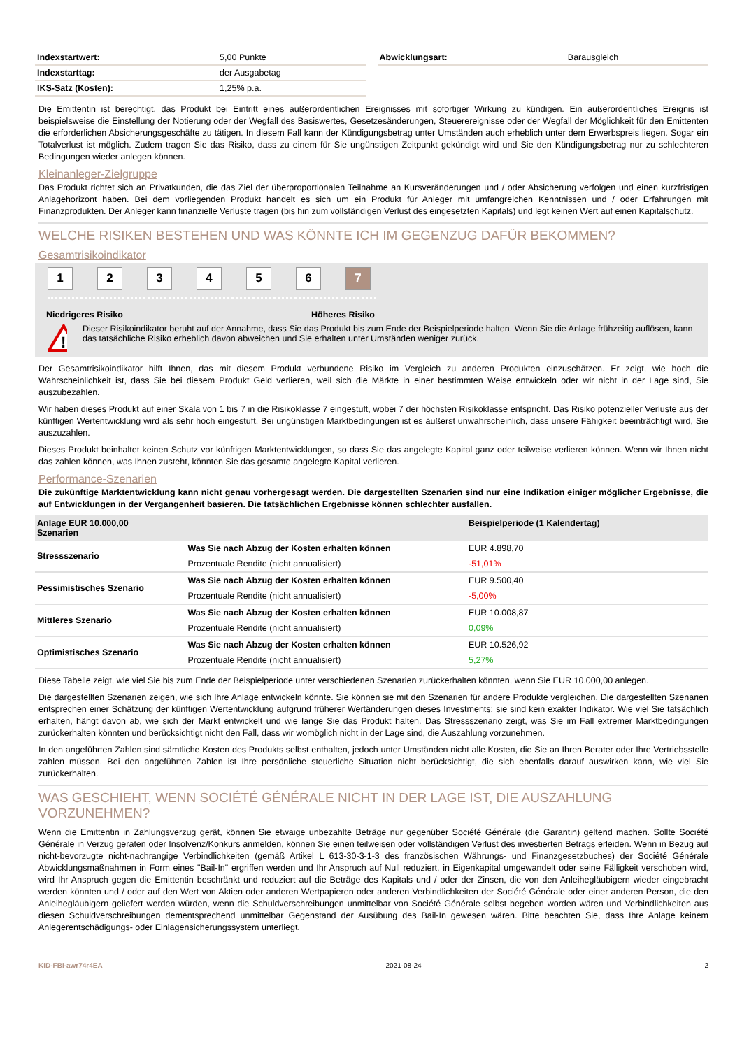| Indexstartwert: | 5,00 Punkte |
| Indexstarttag: | der Ausgabetag |
| IKS-Satz (Kosten): | 1,25% p.a. |
| Abwicklungsart: | Barausgleich |
Die Emittentin ist berechtigt, das Produkt bei Eintritt eines außerordentlichen Ereignisses mit sofortiger Wirkung zu kündigen. Ein außerordentliches Ereignis ist beispielsweise die Einstellung der Notierung oder der Wegfall des Basiswertes, Gesetzesänderungen, Steuerereignisse oder der Wegfall der Möglichkeit für den Emittenten die erforderlichen Absicherungsgeschäfte zu tätigen. In diesem Fall kann der Kündigungsbetrag unter Umständen auch erheblich unter dem Erwerbspreis liegen. Sogar ein Totalverlust ist möglich. Zudem tragen Sie das Risiko, dass zu einem für Sie ungünstigen Zeitpunkt gekündigt wird und Sie den Kündigungsbetrag nur zu schlechteren Bedingungen wieder anlegen können.
Kleinanleger-Zielgruppe
Das Produkt richtet sich an Privatkunden, die das Ziel der überproportionalen Teilnahme an Kursveränderungen und / oder Absicherung verfolgen und einen kurzfristigen Anlagehorizont haben. Bei dem vorliegenden Produkt handelt es sich um ein Produkt für Anleger mit umfangreichen Kenntnissen und / oder Erfahrungen mit Finanzprodukten. Der Anleger kann finanzielle Verluste tragen (bis hin zum vollständigen Verlust des eingesetzten Kapitals) und legt keinen Wert auf einen Kapitalschutz.
WELCHE RISIKEN BESTEHEN UND WAS KÖNNTE ICH IM GEGENZUG DAFÜR BEKOMMEN?
Gesamtrisikoindikator
1234567
Niedrigeres Risiko Höheres Risiko
!
Dieser Risikoindikator beruht auf der Annahme, dass Sie das Produkt bis zum Ende der Beispielperiode halten. Wenn Sie die Anlage frühzeitig auflösen, kann das tatsächliche Risiko erheblich davon abweichen und Sie erhalten unter Umständen weniger zurück.
Der Gesamtrisikoindikator hilft Ihnen, das mit diesem Produkt verbundene Risiko im Vergleich zu anderen Produkten einzuschätzen. Er zeigt, wie hoch die Wahrscheinlichkeit ist, dass Sie bei diesem Produkt Geld verlieren, weil sich die Märkte in einer bestimmten Weise entwickeln oder wir nicht in der Lage sind, Sie auszubezahlen.
Wir haben dieses Produkt auf einer Skala von 1 bis 7 in die Risikoklasse 7 eingestuft, wobei 7 der höchsten Risikoklasse entspricht. Das Risiko potenzieller Verluste aus der künftigen Wertentwicklung wird als sehr hoch eingestuft. Bei ungünstigen Marktbedingungen ist es äußerst unwahrscheinlich, dass unsere Fähigkeit beeinträchtigt wird, Sie auszuzahlen.
Dieses Produkt beinhaltet keinen Schutz vor künftigen Marktentwicklungen, so dass Sie das angelegte Kapital ganz oder teilweise verlieren können. Wenn wir Ihnen nicht das zahlen können, was Ihnen zusteht, könnten Sie das gesamte angelegte Kapital verlieren.
Performance-Szenarien
Die zukünftige Marktentwicklung kann nicht genau vorhergesagt werden. Die dargestellten Szenarien sind nur eine Indikation einiger möglicher Ergebnisse, die auf Entwicklungen in der Vergangenheit basieren. Die tatsächlichen Ergebnisse können schlechter ausfallen.
| Anlage EUR 10.000,00 Szenarien | | Beispielperiode (1 Kalendertag) |
| --- | --- | --- |
| Stressszenario | Was Sie nach Abzug der Kosten erhalten können | EUR 4.898,70 |
| | Prozentuale Rendite (nicht annualisiert) | -51,01% |
| Pessimistisches Szenario | Was Sie nach Abzug der Kosten erhalten können | EUR 9.500,40 |
| | Prozentuale Rendite (nicht annualisiert) | -5,00% |
| Mittleres Szenario | Was Sie nach Abzug der Kosten erhalten können | EUR 10.008,87 |
| | Prozentuale Rendite (nicht annualisiert) | 0,09% |
| Optimistisches Szenario | Was Sie nach Abzug der Kosten erhalten können | EUR 10.526,92 |
| | Prozentuale Rendite (nicht annualisiert) | 5,27% |
Diese Tabelle zeigt, wie viel Sie bis zum Ende der Beispielperiode unter verschiedenen Szenarien zurückerhalten könnten, wenn Sie EUR 10.000,00 anlegen.
Die dargestellten Szenarien zeigen, wie sich Ihre Anlage entwickeln könnte. Sie können sie mit den Szenarien für andere Produkte vergleichen. Die dargestellten Szenarien entsprechen einer Schätzung der künftigen Wertentwicklung aufgrund früherer Wertänderungen dieses Investments; sie sind kein exakter Indikator. Wie viel Sie tatsächlich erhalten, hängt davon ab, wie sich der Markt entwickelt und wie lange Sie das Produkt halten. Das Stressszenario zeigt, was Sie im Fall extremer Marktbedingungen zurückerhalten könnten und berücksichtigt nicht den Fall, dass wir womöglich nicht in der Lage sind, die Auszahlung vorzunehmen.
In den angeführten Zahlen sind sämtliche Kosten des Produkts selbst enthalten, jedoch unter Umständen nicht alle Kosten, die Sie an Ihren Berater oder Ihre Vertriebsstelle zahlen müssen. Bei den angeführten Zahlen ist Ihre persönliche steuerliche Situation nicht berücksichtigt, die sich ebenfalls darauf auswirken kann, wie viel Sie zurückerhalten.
WAS GESCHIEHT, WENN SOCIÉTÉ GÉNÉRALE NICHT IN DER LAGE IST, DIE AUSZAHLUNG VORZUNEHMEN?
Wenn die Emittentin in Zahlungsverzug gerät, können Sie etwaige unbezahlte Beträge nur gegenüber Société Générale (die Garantin) geltend machen. Sollte Société Générale in Verzug geraten oder Insolvenz/Konkurs anmelden, können Sie einen teilweisen oder vollständigen Verlust des investierten Betrags erleiden. Wenn in Bezug auf nicht-bevorzugte nicht-nachrangige Verbindlichkeiten (gemäß Artikel L 613-30-3-1-3 des französischen Währungs- und Finanzgesetzbuches) der Société Générale Abwicklungsmaßnahmen in Form eines "Bail-In" ergriffen werden und Ihr Anspruch auf Null reduziert, in Eigenkapital umgewandelt oder seine Fälligkeit verschoben wird, wird Ihr Anspruch gegen die Emittentin beschränkt und reduziert auf die Beträge des Kapitals und / oder der Zinsen, die von den Anleihegläubigern wieder eingebracht werden könnten und / oder auf den Wert von Aktien oder anderen Wertpapieren oder anderen Verbindlichkeiten der Société Générale oder einer anderen Person, die den Anleihegläubigern geliefert werden würden, wenn die Schuldverschreibungen unmittelbar von Société Générale selbst begeben worden wären und Verbindlichkeiten aus diesen Schuldverschreibungen dementsprechend unmittelbar Gegenstand der Ausübung des Bail-In gewesen wären. Bitte beachten Sie, dass Ihre Anlage keinem Anlegerentschädigungs- oder Einlagensicherungssystem unterliegt.
KID-FBI-awr74r4EA 2021-08-24 2